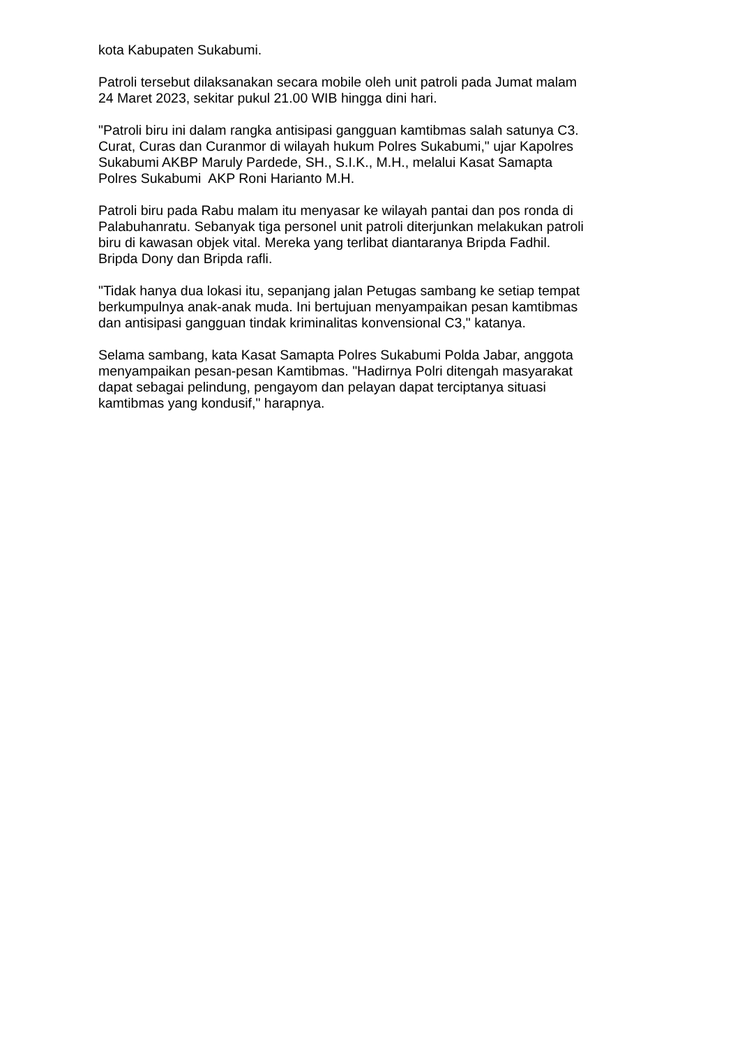kota Kabupaten Sukabumi.
Patroli tersebut dilaksanakan secara mobile oleh unit patroli pada Jumat malam
24 Maret 2023, sekitar pukul 21.00 WIB hingga dini hari.
"Patroli biru ini dalam rangka antisipasi gangguan kamtibmas salah satunya C3.
Curat, Curas dan Curanmor di wilayah hukum Polres Sukabumi," ujar Kapolres
Sukabumi AKBP Maruly Pardede, SH., S.I.K., M.H., melalui Kasat Samapta
Polres Sukabumi AKP Roni Harianto M.H.
Patroli biru pada Rabu malam itu menyasar ke wilayah pantai dan pos ronda di
Palabuhanratu. Sebanyak tiga personel unit patroli diterjunkan melakukan patroli
biru di kawasan objek vital. Mereka yang terlibat diantaranya Bripda Fadhil.
Bripda Dony dan Bripda rafli.
"Tidak hanya dua lokasi itu, sepanjang jalan Petugas sambang ke setiap tempat
berkumpulnya anak-anak muda. Ini bertujuan menyampaikan pesan kamtibmas
dan antisipasi gangguan tindak kriminalitas konvensional C3," katanya.
Selama sambang, kata Kasat Samapta Polres Sukabumi Polda Jabar, anggota
menyampaikan pesan-pesan Kamtibmas. "Hadirnya Polri ditengah masyarakat
dapat sebagai pelindung, pengayom dan pelayan dapat terciptanya situasi
kamtibmas yang kondusif," harapnya.